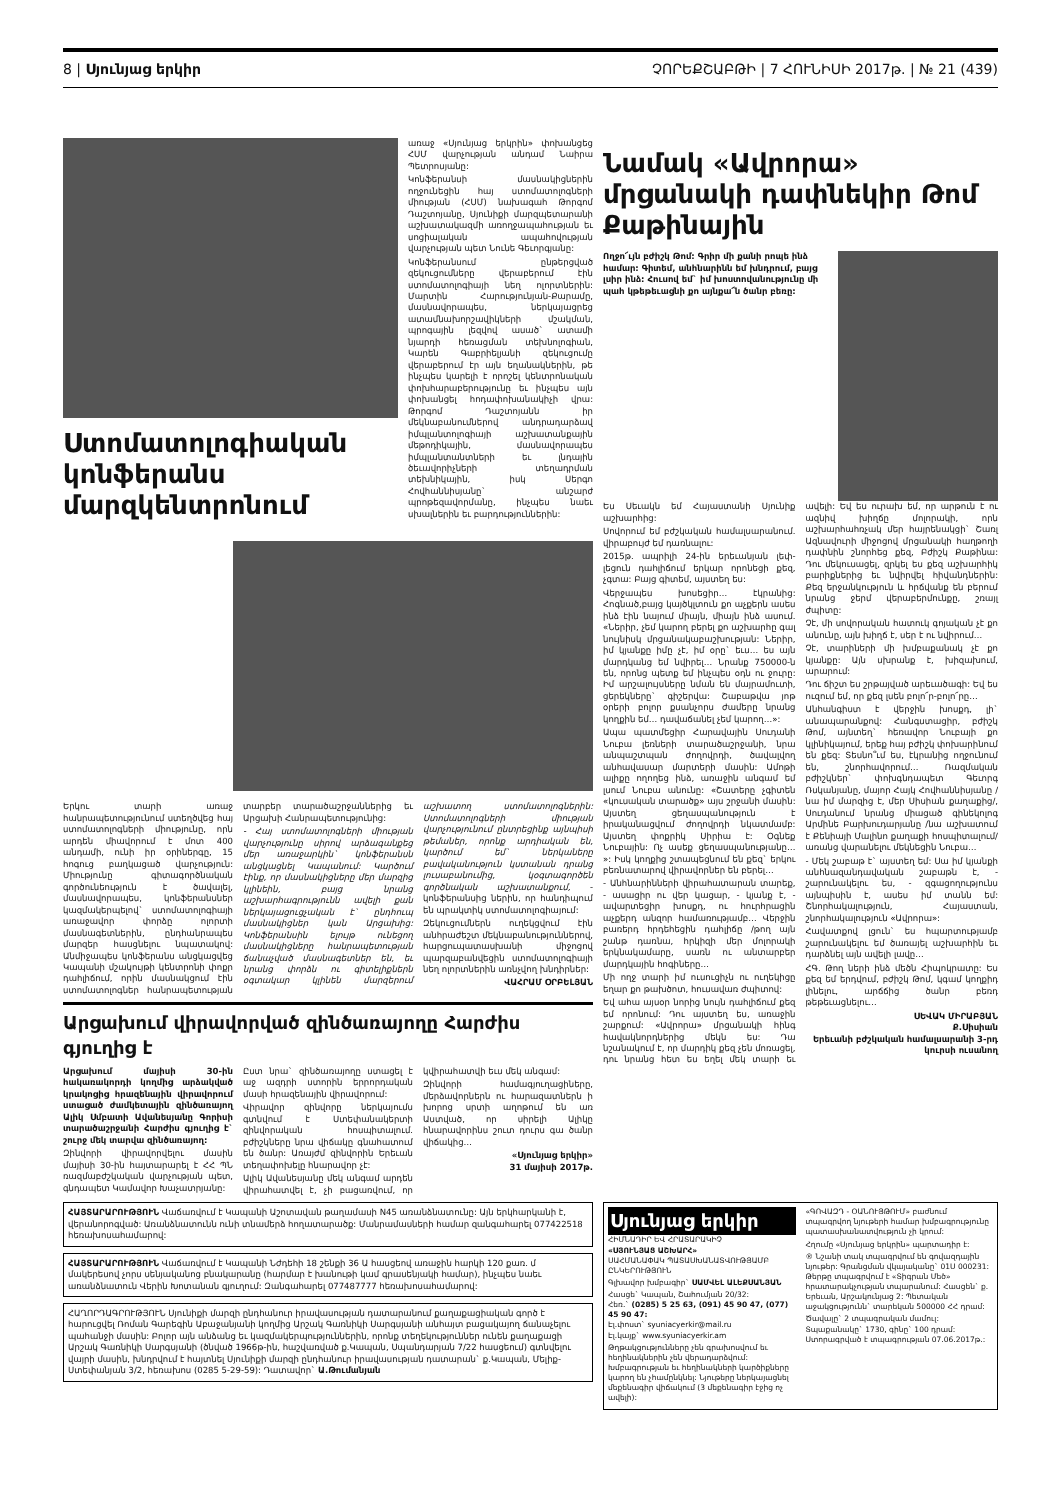8 | Սյունյաց երկիր ՉՈՐԵՔՇԱԲԹԻ | 7 ՀՈՒՆԻՍԻ 2017թ. | № 21 (439)
Ստոմատոլոգիական կոնֆերանս մարզկենտրոնում
առաջ «Սյունյաց երկրին» փոխանցեց ՀՍՄ վարչության անդամ Նաիրա Պետրոսյանը:
Կոնֆերանսի մասնակիցներին ողջունեցին հայ ստոմատոլոգների միության (ՀՍՄ) նախագահ Թորգոմ Դաշտոյանը, Սյունիքի մարզպետարանի աշխատակազմի առողջապահության եւ սոցիալական ապահովության վարչության պետ Նունե Գեւորգյանը:
Կոնֆերանսում ընթերցված զեկուցումները վերաբերում էին ստոմատոլոգիայի նեղ ոլորտներին: Մարտին Հարությունյան-Քարամը, մասնավորապես, ներկայացրեց ատամնախորշավիկների մշակման, պրոգային լեզվով ասած` ատամի նյարդի հեռացման տեխնոլոգիան, Կարեն Գաբրիելյանի զեկուցումը վերաբերում էր այն եղանակներին, թե ինչպես կարելի է որոշել կենտրոնական փոխհարաբերությունը եւ ինչպես այն փոխանցել հոդափոխանակիչի վրա: Թորգոմ Դաշտոյանն իր մեկնաբանումներով անդրադարձավ իմպլանտոլոգիայի աշխատանքային մեթոդիկային, մասնավորապես իմպլանտանտների եւ լնդային ծեւավորիչների տեղադրման տեխնիկային, իսկ Սերգո Հովհաննիսյանը` անշարժ պրոթեզավորմանը, ինչպես նաեւ սխալներին եւ բարդություններին:
Երկու տարի առաջ հանրապետությունում ստեղծվեց հայ ստոմատոլոգների միությունը, որն արդեն միավորում է մոտ 400 անդամի, ունի իր օրիներգը, 15 հոգուց բաղկացած վարչություն: Միությունը գիտագործնական գործունեություն է ծավալել, մասնավորապես, կոնֆերանսներ կազմակերպելով` ստոմատոլոգիայի առաջավոր փորձը ոլորտի մասնագետներին, ընդհանրապես մարզեր հասցնելու նպատակով: Անմիջապես կոնֆերանս անցկացվեց Կապանի մշակույթի կենտրոնի փոքր դահլիճում, որին մասնակցում էին ստոմատոլոգներ հանրապետության տարբեր տարածաշրջաններից եւ Արցախի Հանրապետությունից:
- Հայ ստոմատոլոգների միության վարչությունը սիրով արձագանքեց մեր առաջարկին` կոնֆերանսն անցկացնել Կապանում: Կարծում էինք, որ մասնակիցները մեր մարզից կլինեին, բայց նրանց աշխարհագրությունն ավելի քան ներկայացուցչական է` ընդհուպ մասնակիցներ կան Արցախից: Կոնֆերանսին ելույթ ունեցող մասնակիցները հանրապետության ճանաչված մասնագետներ են, եւ նրանց փորձն ու գիտելիքներն օգտակար կլինեն մարզերում աշխատող ստոմատոլոգներին: Ստոմատոլոգների միության վարչությունում ընտրեցինք այնպիսի թեմաներ, որոնք արդիական են, կարծում եմ` ներկաները բավականություն կստանան դրանց լուսաբանումից, կօգտագործեն գործնական աշխատանքում, - կոնֆերանսից ներին, որ հանդիպում են պրակտիկ ստոմատոլոգիայում:
Զեկուցումներն ուղեկցվում էին անհրաժեշտ մեկնաբանություններով, հարցուպատասխանի միջոցով պարզաբանվեցին ստոմատոլոգիայի նեղ ոլորտներին առնչվող խնդիրներ:
ՎԱՀՐԱՄ ՕՐԲԵԼՅԱՆ
Արցախում վիրավորված զինծառայողը Հարժիս գյուղից է
Արցախում մայիսի 30-ին հակառակորդի կողմից արձակված կրակոցից հրազենային վիրավորում ստացած ժամկետային զինծառայող Ալիկ Սմբատի Ավանեսյանը Գորիսի տարածաշրջանի Հարժիս գյուղից է` շուրջ մեկ տարվա զինծառայող:
Զինվորի վիրավորվելու մասին մայիսի 30-ին հայտարարել է ՀՀ ՊՆ ռազմաբժշկական վարչության պետ, գնդապետ Կամավոր Խաչատրյանը:
Ըստ նրա` զինծառայողը ստացել է աջ ազդրի ստորին երրորդական մասի հրազենային վիրավորում:
Վիրավոր զինվորը ներկայումս գտնվում է Ստեփանակերտի զինվորական հոսպիտալում. բժիշկները նրա վիճակը գնահատում են ծանր: Առայժմ զինվորին Երեւան տեղափոխելը հնարավոր չէ:
Ալիկ Ավանեսյանը մեկ անգամ արդեն վիրահատվել է, չի բացառվում, որ կվիրահատվի եւս մեկ անգամ:
Զինվորի համագյուղացիները, մերձավորներն ու հարազատներն ի խորոց սրտի աղոթում են առ Աստված, որ սիրելի Ալիկը հնարավորինս շուտ դուրս գա ծանր վիճակից…
«Սյունյաց երկիր»
31 մայիսի 2017թ.
Նամակ «Ավրորա» մրցանակի դափնեկիր Թոմ Քաթինային
Ողջո՜ւյն բժիշկ Թոմ: Գրիր մի քանի րոպե ինձ համար: Գիտեմ, անհնարինն եմ խնդրում, բայց լսիր ինձ: Հուսով եմ` իմ խոստովանությունը մի պահ կթեթեւացնի քո այնքա՜ն ծանր բեռը:
Ես Սեւակն եմ Հայաստանի Սյունիք աշխարհից:
Սովորում եմ բժշկական համալսարանում. վիրաբույժ եմ դառնալու:
2015թ. ապրիլի 24-ին երեւանյան լեփ-լեցուն դահլիճում երկար որոնեցի քեզ, չգտա: Բայց գիտեմ, այստեղ ես:
Վերջապես խոսեցիր… էկրանից: Հոգնած,բայց կայծկլտուն քո աչքերն ասես ինձ էին նայում միայն, միայն ինձ ասում. «Ներիր, չեմ կարող բերել քո աշխարհը գալ նույնիսկ մրցանակաբաշխության: Ներիր, իմ կյանքը իմը չէ, իմ օրը` եւս… ես այն մարդկանց եմ նվիրել… Նրանք 750000-ն են, որոնց պետք եմ ինչպես օդն ու ջուրը: Իմ արշալույսները նման են մայրամուտի, ցերեկները` գիշերվա: Շաբաթվա յոթ օրերի բոլոր քսանչորս ժամերը նրանց կողքին եմ… դավաճանել չեմ կարող…»:
Ապա պատմեցիր Հարավային Սուդանի Նուբա լեռների տարածաշրջանի, նրա անպաշտպան ժողովրդի, ծավալվող անհավասար մարտերի մասին: Ամոթի ալիքը ողողեց ինձ, առաջին անգամ եմ լսում Նուբա անունը: «Շատերը չգիտեն «կուսական տարածք» այս շրջանի մասին: Այստեղ ցեղասպանություն է իրականացվում ժողովրդի նկատմամբ: Այստեղ փոքրիկ Սիրիա է: Օգնեք Նուբային: Ոչ ասեք ցեղասպանությանը… »: Իսկ կողքից շտապեցնում են քեզ` երկու բեռնատարով վիրավորներ են բերել…
- Անհնարինների վիրահատարան տարեք, - ասացիր ու վեր կացար, - կյանք է, - ավարտեցիր խոսքդ, ու հուրհրացին աչքերդ անզոր համառությամբ… Վերջին բառերդ հրդեհեցին դահլիճը /թող այն շանթ դառնա, հրկիզի մեր մոլորակի երկնակամարը, սառն ու անտարբեր մարդկային հոգիները…
Մի ողջ տարի իմ ուսուցիչն ու ուղեկիցը եղար քո թախծոտ, հուսավառ ժպիտով:
Եվ ահա այսօր նորից նույն դահլիճում քեզ եմ որոնում: Դու այստեղ ես, առաջին շարքում: «Ավրորա» մրցանակի հինգ հավակնորդներից մեկն ես: Դա նշանակում է, որ մարդիկ քեզ չեն մոռացել, դու նրանց հետ ես եղել մեկ տարի եւ ավելի: Եվ ես ուրախ եմ, որ արթուն է ու ազնիվ խիղճը մոլորակի, որն աշխարհահռչակ մեր հայրենակցի` Շառլ Ազնավուրի միջոցով մրցանակի հաղթողի դափնին շնորհեց քեզ, Բժիշկ Քաթինա: Դու մեկուսացել, զրկել ես քեզ աշխարհիկ բարիքներից եւ նվիրվել հիվանդներին: Քեզ երջանկություն և հրճվանք են բերում նրանց ջերմ վերաբերմունքը, շռայլ ժպիտը:
Չէ, մի սովորական հատուկ գոյական չէ քո անունը, այն խիղճ է, սեր է ու նվիրում…
Չէ, տարիների մի խմբաքանակ չէ քո կյանքը: Այն սխրանք է, խիզախում, արարում:
Դու ճիշտ ես շրթայված արեւածագի: Եվ ես ուզում եմ, որ քեզ լսեն բոլո՜ր-բոլո՜րը…
Անհանգիստ է վերջին խոսքդ, լի` անապարանքով: Հանգստացիր, բժիշկ Թոմ, այնտեղ` հեռավոր Նուբայի քո կլինիկայում, երեք հայ բժիշկ փոխարինում են քեզ: Տեսնո՞ւմ ես, էկրանից ողջունում են, շնորհավորում… Ռազմական բժիշկներ` փոխգնդապետ Գեւորգ Ռսկանյանը, մայոր Հայկ Հովհաննիսյանը /նա իմ մարզից է, մեր Սիսիան քաղաքից/, Սուդանում նրանց միացած գինեկոլոգ Արմինե Բարխուդարյանը /նա աշխատում է Քենիայի Մալինո քաղաքի հոսպիտալում/ առանց վարանելու մեկնեցին Նուբա…
- Մեկ շաբաթ է` այստեղ եմ: Սա իմ կյանքի անհնազանդավական շաբաթն է, - շարունակելու ես, - զգացողությունս այնպիսին է, ասես իմ տանն եմ: Շնորհակալություն, Հայաստան, շնորհակալություն «Ավրորա»:
Հավատքով լցուն` ես հպարտությամբ շարունակելու եմ ծառայել աշխարհին եւ դարձնել այն ավելի լավը…
ՀԳ. Թող ների ինձ մեծն Հիպոկրատը: Ես քեզ եմ երդվում, բժիշկ Թոմ, կգամ կողքիդ լինելու, արճճից ծանր բեռդ թեթեւացնելու…
ՍԵՎԱԿ ՄԻՐԱԲՅԱՆ
Ք.Սիսիան
Երեւանի բժշկական համալսարանի 3-րդ կուրսի ուսանող
ՀԱՅՏԱՐԱՐՈՒԹՅՈՒՆ Վաճառվում է Կապանի Աշոտավան թաղամասի N45 առանձնատունը: Այն երկհարկանի է, վերանորոգված: Առանձնատունն ունի տնամերձ հողատարածք: Մանրամասների համար զանգահարել 077422518 հեռախոսահամարով:
ՀԱՅՏԱՐԱՐՈՒԹՅՈՒՆ Վաճառվում է Կապանի Նժդեհի 18 շենքի 36 Ա հասցեով առաջին հարկի 120 քառ. մ մակերեսով չորս սենյականոց բնակարանը (հարմար է խանութի կամ գրասենյակի համար), ինչպես նաեւ առանձնատուն Վերին Խոտանան գյուղում: Զանգահարել 077487777 հեռախոսահամարով:
ՀԱՂՈՐԴԱԳՐՈՒԹՅՈՒՆ Սյունիքի մարզի ընդհանուր իրավասության դատարանում քաղաքացիական գործ է հարուցվել Ռոման Գարեգին Աբաջանյանի կողմից Արշակ Գառնիկի Սարգսյանի անհայտ բացակայող ճանաչելու պահանջի մասին: Բոլոր այն անձանց եւ կազմակերպություններին, որոնք տեղեկություններ ունեն քաղաքացի Արշակ Գառնիկի Սարգսյանի (ծնված 1966թ-ին, հաշվառված ք.Կապան, Սպանդարյան 7/22 հասցեում) գտնվելու վայրի մասին, խնդրվում է հայտնել Սյունիքի մարզի ընդհանուր իրավասության դատարան` ք.Կապան, Մելիք-Ստեփանյան 3/2, հեռախոս (0285 5-29-59): Դատավոր` Ա.Թումանյան
Սյունյաց երկիր
ՀԻՄՆԱԴԻՐ ԵՎ ՀՐԱՏԱՐԱԿԻՉ
«ՍՅՈՒՆՅԱՑ ԱՇԽԱՐՀ»
ՍԱՀՄԱՆԱՓԱԿ ՊԱՏԱՍԽԱՆԱՏՎՈՒԹՅԱՄԲ ԸՆԿԵՐՈՒԹՅՈՒՆ
Գլխավոր խմբագիր` ՍԱՄՎԵԼ ԱԼԵՔՍԱՆՅԱՆ
Հասցե` Կապան, Շահումյան 20/32:
Հեռ.` (0285) 5 25 63, (091) 45 90 47, (077) 45 90 47:
Էլ.փոստ` syuniacyerkir@mail.ru
Էլ.կայք` www.syuniacyerkir.am
Թղթակցությունները չեն գրախոսվում եւ հեղինակներին չեն վերադարձվում: Խմբագրության եւ հեղինակների կարծիքները կարող են չհամընկնել: Նյութերը ներկայացնել մեքենագիր վիճակում (3 մեքենագիր էջից ոչ ավելի):
«ԳՈՎԱԶԴ - ՕԱՆՈՒՅԹՈՒՄ» բաժնում տպագրվող նյութերի համար խմբագրությունը պատասխանատվություն չի կրում:
Հղումը «Սյունյաց երկրին» պարտադիր է:
® Նշանի տակ տպագրվում են գովազդային նյութեր: Գրանցման վկայականը` 01Ս 000231: Թերթը տպագրվում է «Տիգրան Մեծ» հրատարակչության տպարանում: Հասցեն` ք. Երեւան, Արշակունյաց 2: Պետական աջակցությունն` տարեկան 500000 ՀՀ դրամ:
Ծավալը` 2 տպագրական մամուլ: Տպաքանակը` 1730, գինը` 100 դրամ: Ստորագրված է տպագրության 07.06.2017թ.: